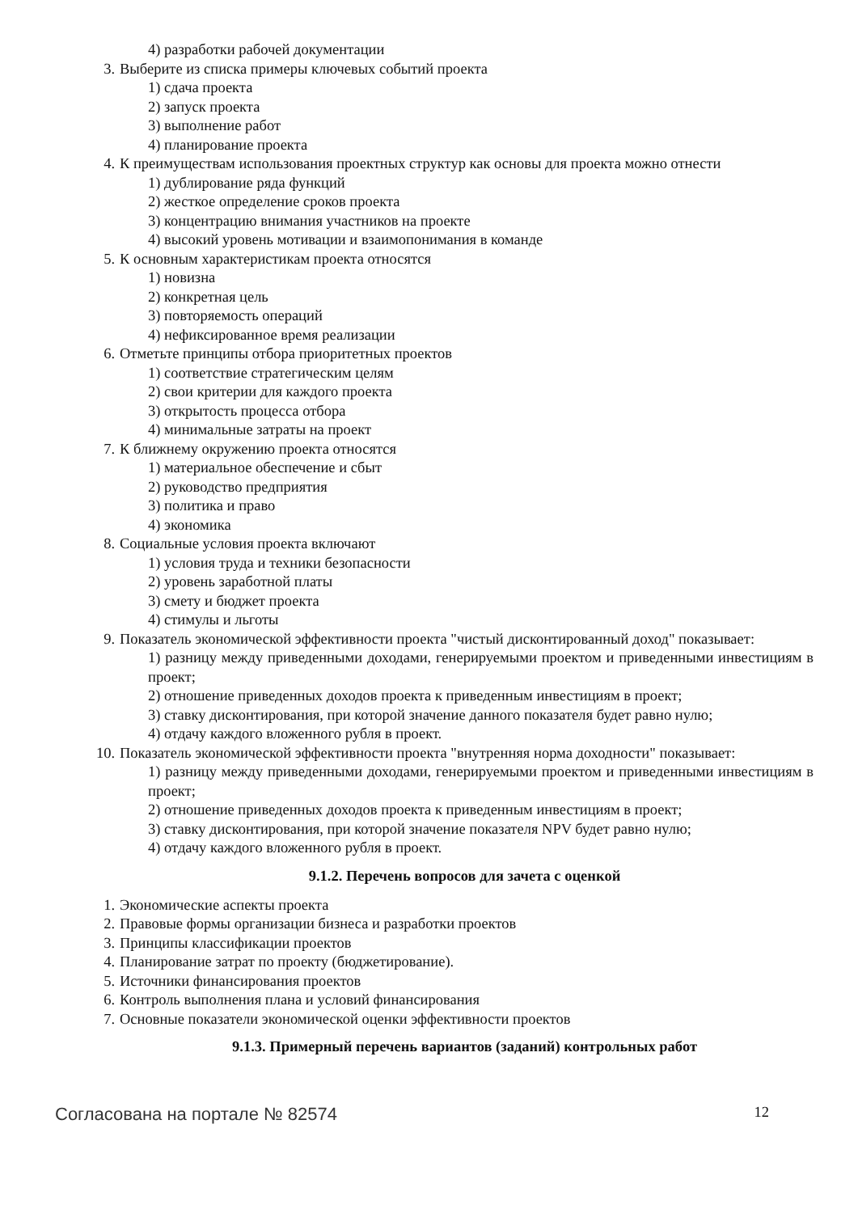4) разработки рабочей документации
3. Выберите из списка примеры ключевых событий проекта
1) сдача проекта
2) запуск проекта
3) выполнение работ
4) планирование проекта
4. К преимуществам использования проектных структур как основы для проекта можно отнести
1) дублирование ряда функций
2) жесткое определение сроков проекта
3) концентрацию внимания участников на проекте
4) высокий уровень мотивации и взаимопонимания в команде
5. К основным характеристикам проекта относятся
1) новизна
2) конкретная цель
3) повторяемость операций
4) нефиксированное время реализации
6. Отметьте принципы отбора приоритетных проектов
1) соответствие стратегическим целям
2) свои критерии для каждого проекта
3) открытость процесса отбора
4) минимальные затраты на проект
7. К ближнему окружению проекта относятся
1) материальное обеспечение и сбыт
2) руководство предприятия
3) политика и право
4) экономика
8. Социальные условия проекта включают
1) условия труда и техники безопасности
2) уровень заработной платы
3) смету и бюджет проекта
4) стимулы и льготы
9. Показатель экономической эффективности проекта "чистый дисконтированный доход" показывает:
1) разницу между приведенными доходами, генерируемыми проектом и приведенными инвестициям в проект;
2) отношение приведенных доходов проекта к приведенным инвестициям в проект;
3) ставку дисконтирования, при которой значение данного показателя будет равно нулю;
4) отдачу каждого вложенного рубля в проект.
10. Показатель экономической эффективности проекта "внутренняя норма доходности" показывает:
1) разницу между приведенными доходами, генерируемыми проектом и приведенными инвестициям в проект;
2) отношение приведенных доходов проекта к приведенным инвестициям в проект;
3) ставку дисконтирования, при которой значение показателя NPV будет равно нулю;
4) отдачу каждого вложенного рубля в проект.
9.1.2. Перечень вопросов для зачета с оценкой
1. Экономические аспекты проекта
2. Правовые формы организации бизнеса и разработки проектов
3. Принципы классификации проектов
4. Планирование затрат по проекту (бюджетирование).
5. Источники финансирования проектов
6. Контроль выполнения плана и условий финансирования
7. Основные показатели экономической оценки эффективности проектов
9.1.3. Примерный перечень вариантов (заданий) контрольных работ
Согласована на портале № 82574 12